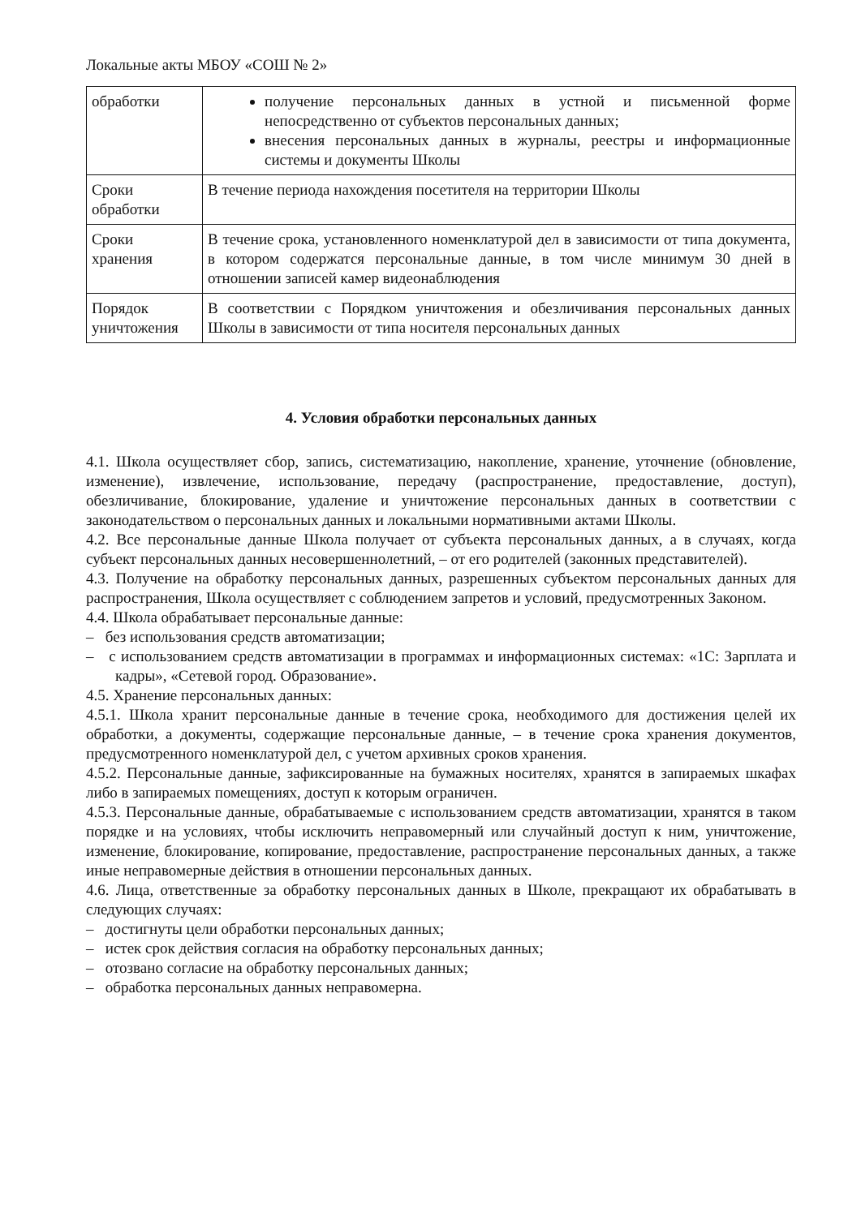Локальные акты МБОУ «СОШ № 2»
| обработки | получение персональных данных в устной и письменной форме непосредственно от субъектов персональных данных; внесения персональных данных в журналы, реестры и информационные системы и документы Школы |
| Сроки обработки | В течение периода нахождения посетителя на территории Школы |
| Сроки хранения | В течение срока, установленного номенклатурой дел в зависимости от типа документа, в котором содержатся персональные данные, в том числе минимум 30 дней в отношении записей камер видеонаблюдения |
| Порядок уничтожения | В соответствии с Порядком уничтожения и обезличивания персональных данных Школы в зависимости от типа носителя персональных данных |
4. Условия обработки персональных данных
4.1. Школа осуществляет сбор, запись, систематизацию, накопление, хранение, уточнение (обновление, изменение), извлечение, использование, передачу (распространение, предоставление, доступ), обезличивание, блокирование, удаление и уничтожение персональных данных в соответствии с законодательством о персональных данных и локальными нормативными актами Школы.
4.2. Все персональные данные Школа получает от субъекта персональных данных, а в случаях, когда субъект персональных данных несовершеннолетний, – от его родителей (законных представителей).
4.3. Получение на обработку персональных данных, разрешенных субъектом персональных данных для распространения, Школа осуществляет с соблюдением запретов и условий, предусмотренных Законом.
4.4. Школа обрабатывает персональные данные:
– без использования средств автоматизации;
– с использованием средств автоматизации в программах и информационных системах: «1С: Зарплата и кадры», «Сетевой город. Образование».
4.5. Хранение персональных данных:
4.5.1. Школа хранит персональные данные в течение срока, необходимого для достижения целей их обработки, а документы, содержащие персональные данные, – в течение срока хранения документов, предусмотренного номенклатурой дел, с учетом архивных сроков хранения.
4.5.2. Персональные данные, зафиксированные на бумажных носителях, хранятся в запираемых шкафах либо в запираемых помещениях, доступ к которым ограничен.
4.5.3. Персональные данные, обрабатываемые с использованием средств автоматизации, хранятся в таком порядке и на условиях, чтобы исключить неправомерный или случайный доступ к ним, уничтожение, изменение, блокирование, копирование, предоставление, распространение персональных данных, а также иные неправомерные действия в отношении персональных данных.
4.6. Лица, ответственные за обработку персональных данных в Школе, прекращают их обрабатывать в следующих случаях:
– достигнуты цели обработки персональных данных;
– истек срок действия согласия на обработку персональных данных;
– отозвано согласие на обработку персональных данных;
– обработка персональных данных неправомерна.